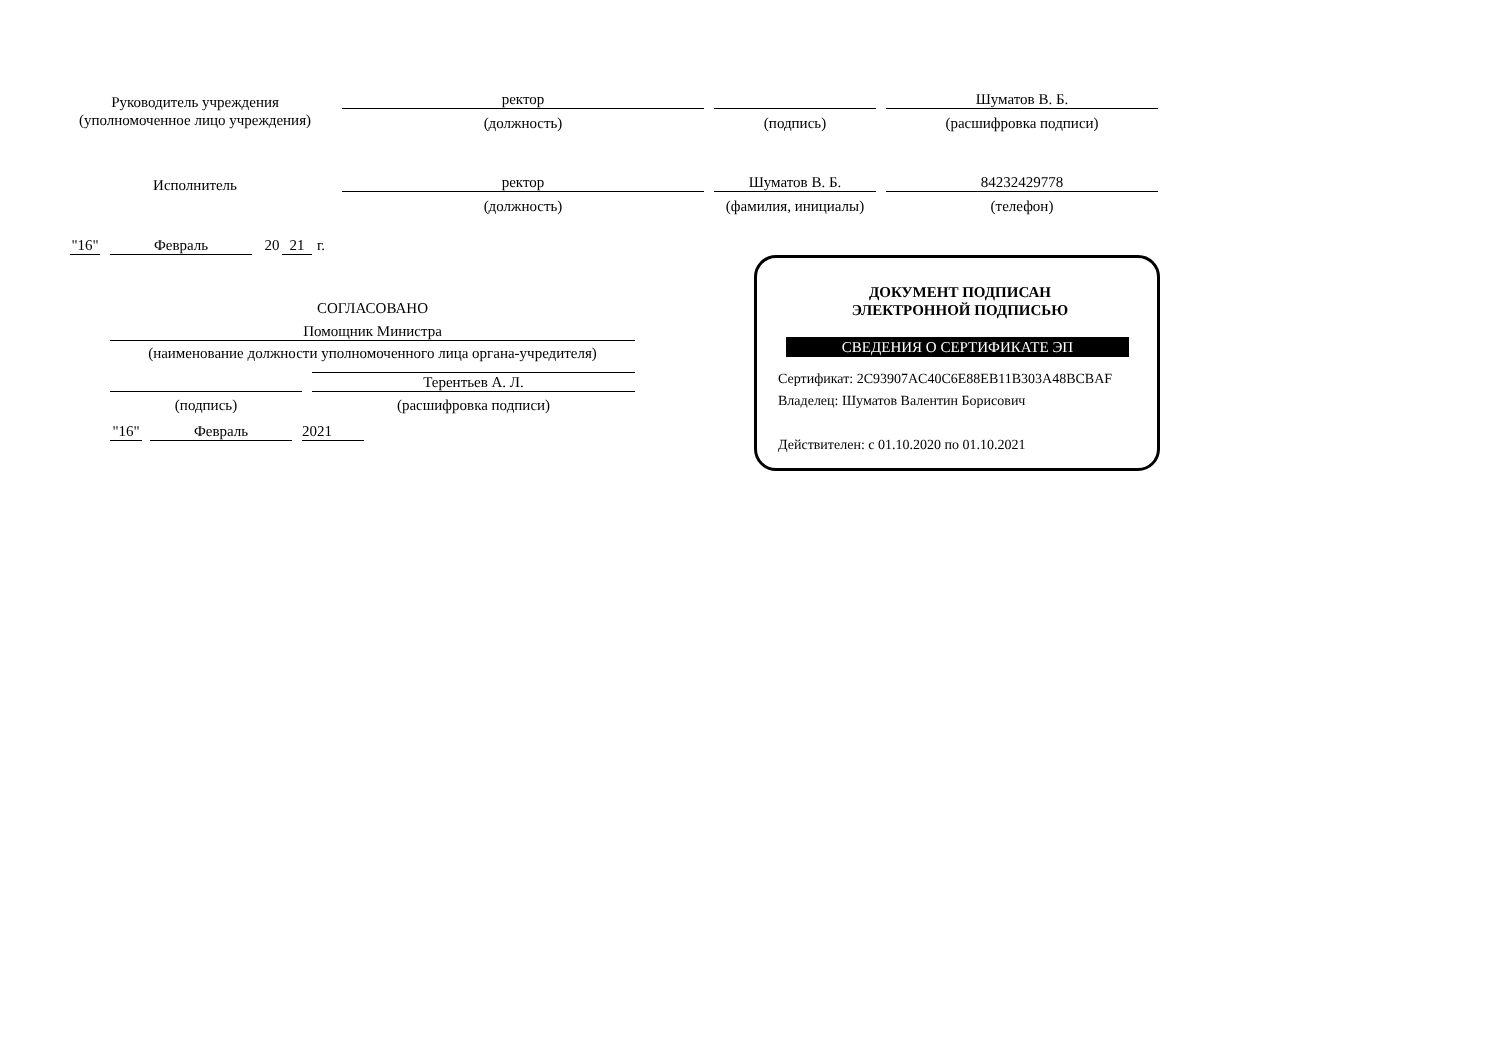Руководитель учреждения
(уполномоченное лицо учреждения)
ректор Шуматов В. Б.
(должность) (подпись) (расшифровка подписи)
Исполнитель ректор Шуматов В. Б. 84232429778
(должность)
(фамилия, инициалы)
(телефон)
"16"
Февраль 20 21
г.
СОГЛАСОВАНО
Помощник Министра
(наименование должности уполномоченного лица органа-учредителя)
Терентьев А. Л.
(подпись) (расшифровка подписи)
"16"
Февраль 2021
ДОКУМЕНТ ПОДПИСАН
ЭЛЕКТРОННОЙ ПОДПИСЬЮ
СВЕДЕНИЯ О СЕРТИФИКАТЕ ЭП
Сертификат: 2C93907AC40C6E88EB11B303A48BCBAF
Владелец: Шуматов Валентин Борисович
Действителен: с 01.10.2020 по 01.10.2021